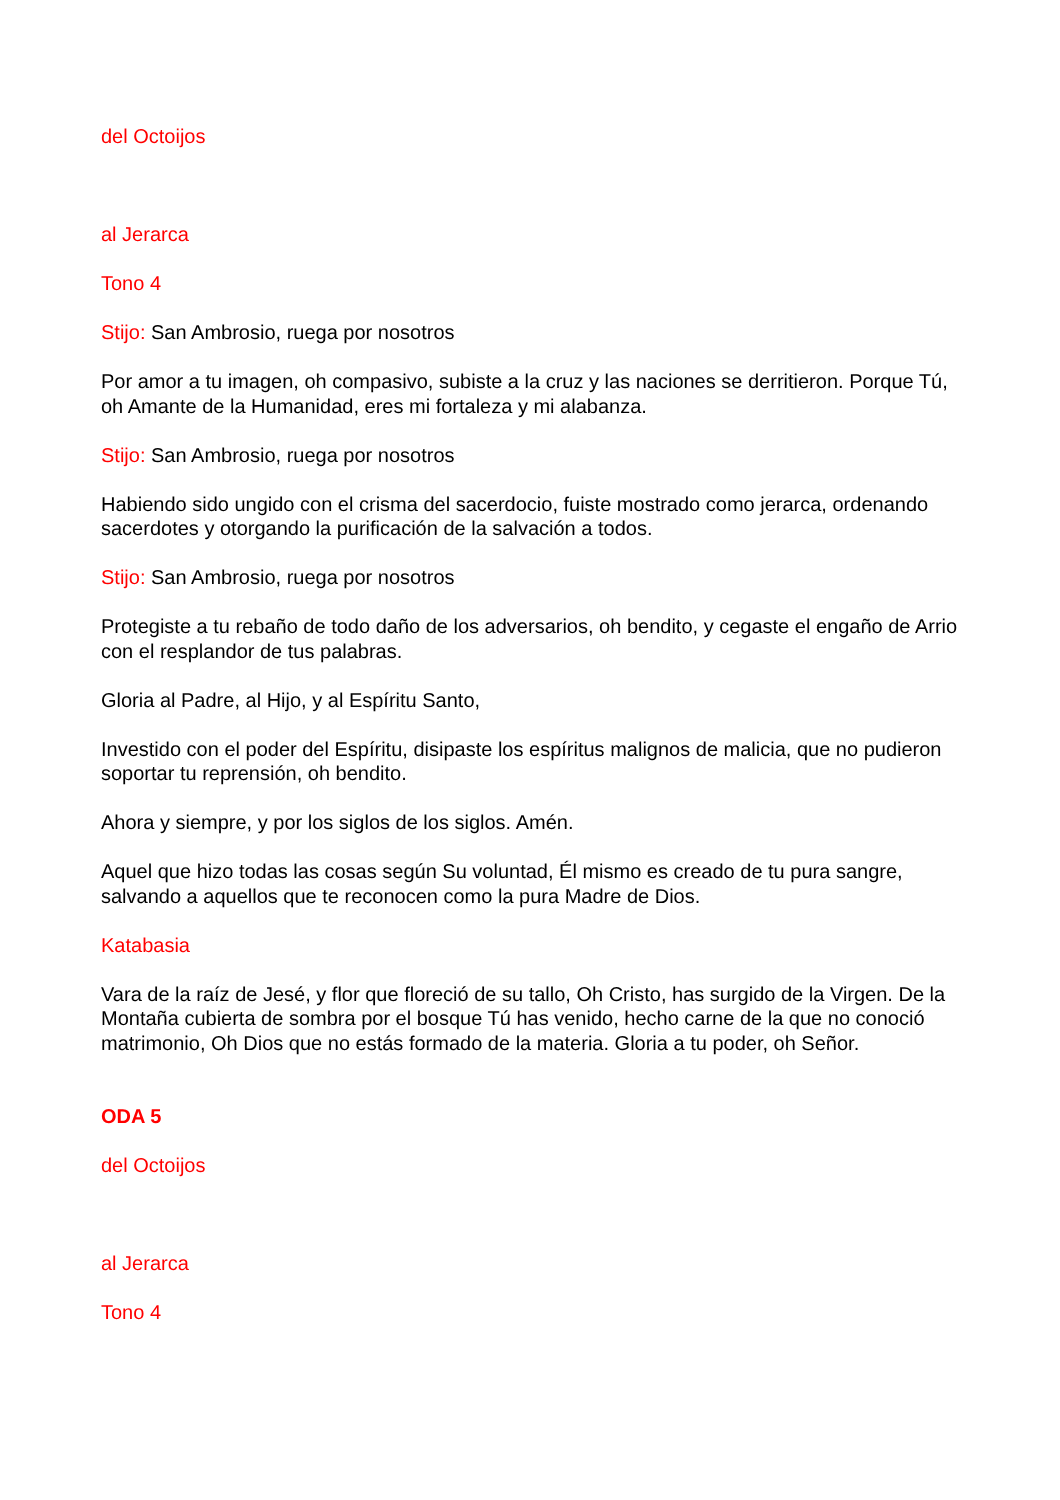del Octoijos
al Jerarca
Tono 4
Stijo: San Ambrosio, ruega por nosotros
Por amor a tu imagen, oh compasivo, subiste a la cruz y las naciones se derritieron. Porque Tú, oh Amante de la Humanidad, eres mi fortaleza y mi alabanza.
Stijo: San Ambrosio, ruega por nosotros
Habiendo sido ungido con el crisma del sacerdocio, fuiste mostrado como jerarca, ordenando sacerdotes y otorgando la purificación de la salvación a todos.
Stijo: San Ambrosio, ruega por nosotros
Protegiste a tu rebaño de todo daño de los adversarios, oh bendito, y cegaste el engaño de Arrio con el resplandor de tus palabras.
Gloria al Padre, al Hijo, y al Espíritu Santo,
Investido con el poder del Espíritu, disipaste los espíritus malignos de malicia, que no pudieron soportar tu reprensión, oh bendito.
Ahora y siempre, y por los siglos de los siglos. Amén.
Aquel que hizo todas las cosas según Su voluntad, Él mismo es creado de tu pura sangre, salvando a aquellos que te reconocen como la pura Madre de Dios.
Katabasia
Vara de la raíz de Jesé, y flor que floreció de su tallo, Oh Cristo, has surgido de la Virgen. De la Montaña cubierta de sombra por el bosque Tú has venido, hecho carne de la que no conoció matrimonio, Oh Dios que no estás formado de la materia. Gloria a tu poder, oh Señor.
ODA 5
del Octoijos
al Jerarca
Tono 4